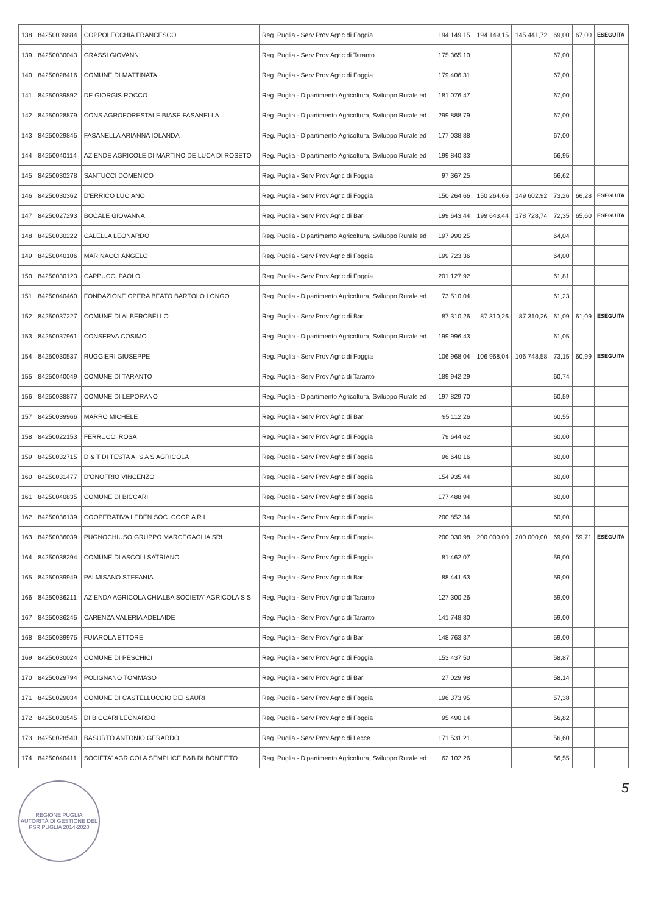| 138 | 84250039884 | COPPOLECCHIA FRANCESCO | Reg. Puglia - Serv Prov Agric di Foggia | 194 149,15 | 194 149,15 | 145 441,72 | 69,00 | 67,00 | ESEGUITA |
| 139 | 84250030043 | GRASSI GIOVANNI | Reg. Puglia - Serv Prov Agric di Taranto | 175 365,10 | | | 67,00 | | |
| 140 | 84250028416 | COMUNE DI MATTINATA | Reg. Puglia - Serv Prov Agric di Foggia | 179 406,31 | | | 67,00 | | |
| 141 | 84250039892 | DE GIORGIS ROCCO | Reg. Puglia - Dipartimento Agricoltura, Sviluppo Rurale ed | 181 076,47 | | | 67,00 | | |
| 142 | 84250028879 | CONS AGROFORESTALE BIASE FASANELLA | Reg. Puglia - Dipartimento Agricoltura, Sviluppo Rurale ed | 299 888,79 | | | 67,00 | | |
| 143 | 84250029845 | FASANELLA ARIANNA IOLANDA | Reg. Puglia - Dipartimento Agricoltura, Sviluppo Rurale ed | 177 038,88 | | | 67,00 | | |
| 144 | 84250040114 | AZIENDE AGRICOLE DI MARTINO DE LUCA DI ROSETO | Reg. Puglia - Dipartimento Agricoltura, Sviluppo Rurale ed | 199 840,33 | | | 66,95 | | |
| 145 | 84250030278 | SANTUCCI DOMENICO | Reg. Puglia - Serv Prov Agric di Foggia | 97 367,25 | | | 66,62 | | |
| 146 | 84250030362 | D'ERRICO LUCIANO | Reg. Puglia - Serv Prov Agric di Foggia | 150 264,66 | 150 264,66 | 149 602,92 | 73,26 | 66,28 | ESEGUITA |
| 147 | 84250027293 | BOCALE GIOVANNA | Reg. Puglia - Serv Prov Agric di Bari | 199 643,44 | 199 643,44 | 178 728,74 | 72,35 | 65,60 | ESEGUITA |
| 148 | 84250030222 | CALELLA LEONARDO | Reg. Puglia - Dipartimento Agricoltura, Sviluppo Rurale ed | 197 990,25 | | | 64,04 | | |
| 149 | 84250040106 | MARINACCI ANGELO | Reg. Puglia - Serv Prov Agric di Foggia | 199 723,36 | | | 64,00 | | |
| 150 | 84250030123 | CAPPUCCI PAOLO | Reg. Puglia - Serv Prov Agric di Foggia | 201 127,92 | | | 61,81 | | |
| 151 | 84250040460 | FONDAZIONE OPERA BEATO BARTOLO LONGO | Reg. Puglia - Dipartimento Agricoltura, Sviluppo Rurale ed | 73 510,04 | | | 61,23 | | |
| 152 | 84250037227 | COMUNE DI ALBEROBELLO | Reg. Puglia - Serv Prov Agric di Bari | 87 310,26 | 87 310,26 | 87 310,26 | 61,09 | 61,09 | ESEGUITA |
| 153 | 84250037961 | CONSERVA COSIMO | Reg. Puglia - Dipartimento Agricoltura, Sviluppo Rurale ed | 199 996,43 | | | 61,05 | | |
| 154 | 84250030537 | RUGGIERI GIUSEPPE | Reg. Puglia - Serv Prov Agric di Foggia | 106 968,04 | 106 968,04 | 106 748,58 | 73,15 | 60,99 | ESEGUITA |
| 155 | 84250040049 | COMUNE DI TARANTO | Reg. Puglia - Serv Prov Agric di Taranto | 189 942,29 | | | 60,74 | | |
| 156 | 84250038877 | COMUNE DI LEPORANO | Reg. Puglia - Dipartimento Agricoltura, Sviluppo Rurale ed | 197 829,70 | | | 60,59 | | |
| 157 | 84250039966 | MARRO MICHELE | Reg. Puglia - Serv Prov Agric di Bari | 95 112,26 | | | 60,55 | | |
| 158 | 84250022153 | FERRUCCI ROSA | Reg. Puglia - Serv Prov Agric di Foggia | 79 644,62 | | | 60,00 | | |
| 159 | 84250032715 | D & T DI TESTA A. S A S AGRICOLA | Reg. Puglia - Serv Prov Agric di Foggia | 96 640,16 | | | 60,00 | | |
| 160 | 84250031477 | D'ONOFRIO VINCENZO | Reg. Puglia - Serv Prov Agric di Foggia | 154 935,44 | | | 60,00 | | |
| 161 | 84250040835 | COMUNE DI BICCARI | Reg. Puglia - Serv Prov Agric di Foggia | 177 488,94 | | | 60,00 | | |
| 162 | 84250036139 | COOPERATIVA LEDEN SOC. COOP A R L | Reg. Puglia - Serv Prov Agric di Foggia | 200 852,34 | | | 60,00 | | |
| 163 | 84250036039 | PUGNOCHIUSO GRUPPO MARCEGAGLIA SRL | Reg. Puglia - Serv Prov Agric di Foggia | 200 030,98 | 200 000,00 | 200 000,00 | 69,00 | 59,71 | ESEGUITA |
| 164 | 84250038294 | COMUNE DI ASCOLI SATRIANO | Reg. Puglia - Serv Prov Agric di Foggia | 81 462,07 | | | 59,00 | | |
| 165 | 84250039949 | PALMISANO STEFANIA | Reg. Puglia - Serv Prov Agric di Bari | 88 441,63 | | | 59,00 | | |
| 166 | 84250036211 | AZIENDA AGRICOLA CHIALBA SOCIETA' AGRICOLA S S | Reg. Puglia - Serv Prov Agric di Taranto | 127 300,26 | | | 59,00 | | |
| 167 | 84250036245 | CARENZA VALERIA ADELAIDE | Reg. Puglia - Serv Prov Agric di Taranto | 141 748,80 | | | 59,00 | | |
| 168 | 84250039975 | FUIAROLA ETTORE | Reg. Puglia - Serv Prov Agric di Bari | 148 763,37 | | | 59,00 | | |
| 169 | 84250030024 | COMUNE DI PESCHICI | Reg. Puglia - Serv Prov Agric di Foggia | 153 437,50 | | | 58,87 | | |
| 170 | 84250029794 | POLIGNANO TOMMASO | Reg. Puglia - Serv Prov Agric di Bari | 27 029,98 | | | 58,14 | | |
| 171 | 84250029034 | COMUNE DI CASTELLUCCIO DEI SAURI | Reg. Puglia - Serv Prov Agric di Foggia | 196 373,95 | | | 57,38 | | |
| 172 | 84250030545 | DI BICCARI LEONARDO | Reg. Puglia - Serv Prov Agric di Foggia | 95 490,14 | | | 56,82 | | |
| 173 | 84250028540 | BASURTO ANTONIO GERARDO | Reg. Puglia - Serv Prov Agric di Lecce | 171 531,21 | | | 56,60 | | |
| 174 | 84250040411 | SOCIETA' AGRICOLA SEMPLICE B&B DI BONFITTO | Reg. Puglia - Dipartimento Agricoltura, Sviluppo Rurale ed | 62 102,26 | | | 56,55 | | |
REGIONE PUGLIA
AUTORITÀ DI GESTIONE DEL PSR PUGLIA 2014-2020
5